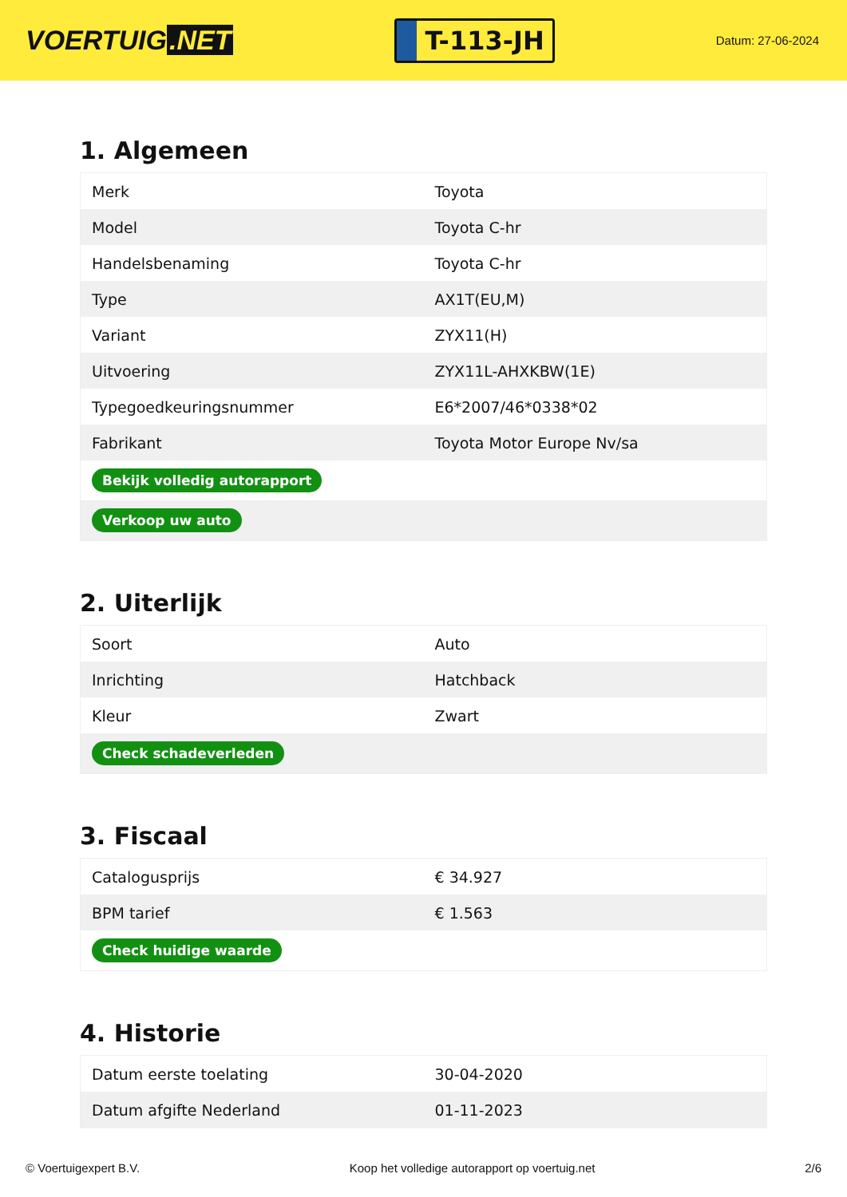VOERTUIG.NET
T-113-JH
Datum: 27-06-2024
1. Algemeen
| Merk | Toyota |
| Model | Toyota C-hr |
| Handelsbenaming | Toyota C-hr |
| Type | AX1T(EU,M) |
| Variant | ZYX11(H) |
| Uitvoering | ZYX11L-AHXKBW(1E) |
| Typegoedkeuringsnummer | E6*2007/46*0338*02 |
| Fabrikant | Toyota Motor Europe Nv/sa |
| Bekijk volledig autorapport | |
| Verkoop uw auto | |
2. Uiterlijk
| Soort | Auto |
| Inrichting | Hatchback |
| Kleur | Zwart |
| Check schadeverleden | |
3. Fiscaal
| Catalogusprijs | € 34.927 |
| BPM tarief | € 1.563 |
| Check huidige waarde | |
4. Historie
| Datum eerste toelating | 30-04-2020 |
| Datum afgifte Nederland | 01-11-2023 |
© Voertuigexpert B.V. Koop het volledige autorapport op voertuig.net 2/6